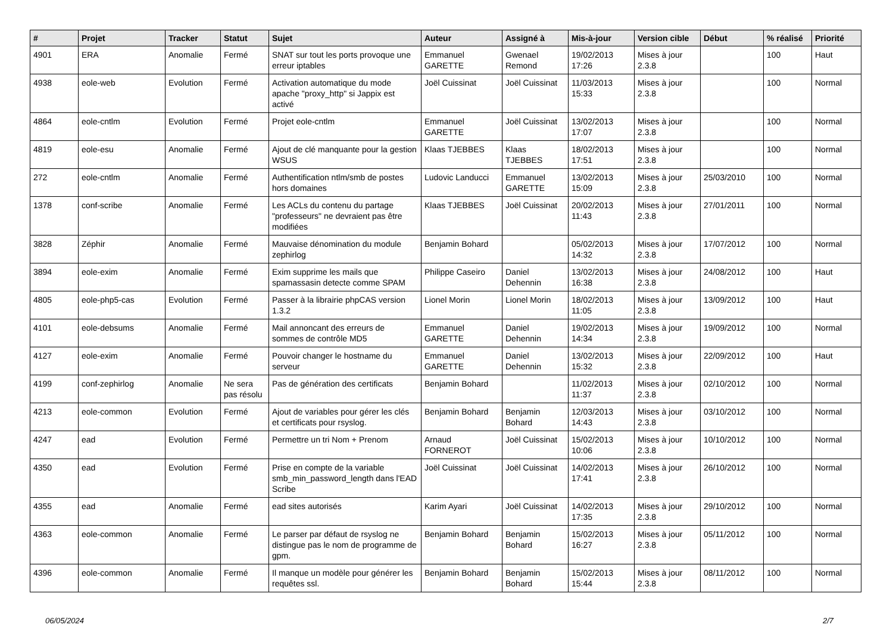| # | Projet | Tracker | Statut | Sujet | Auteur | Assigné à | Mis-à-jour | Version cible | Début | % réalisé | Priorité |
| --- | --- | --- | --- | --- | --- | --- | --- | --- | --- | --- | --- |
| 4901 | ERA | Anomalie | Fermé | SNAT sur tout les ports provoque une erreur iptables | Emmanuel GARETTE | Gwenael Remond | 19/02/2013 17:26 | Mises à jour 2.3.8 | | 100 | Haut |
| 4938 | eole-web | Evolution | Fermé | Activation automatique du mode apache "proxy_http" si Jappix est activé | Joël Cuissinat | Joël Cuissinat | 11/03/2013 15:33 | Mises à jour 2.3.8 | | 100 | Normal |
| 4864 | eole-cntlm | Evolution | Fermé | Projet eole-cntlm | Emmanuel GARETTE | Joël Cuissinat | 13/02/2013 17:07 | Mises à jour 2.3.8 | | 100 | Normal |
| 4819 | eole-esu | Anomalie | Fermé | Ajout de clé manquante pour la gestion WSUS | Klaas TJEBBES | Klaas TJEBBES | 18/02/2013 17:51 | Mises à jour 2.3.8 | | 100 | Normal |
| 272 | eole-cntlm | Anomalie | Fermé | Authentification ntlm/smb de postes hors domaines | Ludovic Landucci | Emmanuel GARETTE | 13/02/2013 15:09 | Mises à jour 2.3.8 | 25/03/2010 | 100 | Normal |
| 1378 | conf-scribe | Anomalie | Fermé | Les ACLs du contenu du partage "professeurs" ne devraient pas être modifiées | Klaas TJEBBES | Joël Cuissinat | 20/02/2013 11:43 | Mises à jour 2.3.8 | 27/01/2011 | 100 | Normal |
| 3828 | Zéphir | Anomalie | Fermé | Mauvaise dénomination du module zephirlog | Benjamin Bohard | | 05/02/2013 14:32 | Mises à jour 2.3.8 | 17/07/2012 | 100 | Normal |
| 3894 | eole-exim | Anomalie | Fermé | Exim supprime les mails que spamassasin detecte comme SPAM | Philippe Caseiro | Daniel Dehennin | 13/02/2013 16:38 | Mises à jour 2.3.8 | 24/08/2012 | 100 | Haut |
| 4805 | eole-php5-cas | Evolution | Fermé | Passer à la librairie phpCAS version 1.3.2 | Lionel Morin | Lionel Morin | 18/02/2013 11:05 | Mises à jour 2.3.8 | 13/09/2012 | 100 | Haut |
| 4101 | eole-debsums | Anomalie | Fermé | Mail annoncant des erreurs de sommes de contrôle MD5 | Emmanuel GARETTE | Daniel Dehennin | 19/02/2013 14:34 | Mises à jour 2.3.8 | 19/09/2012 | 100 | Normal |
| 4127 | eole-exim | Anomalie | Fermé | Pouvoir changer le hostname du serveur | Emmanuel GARETTE | Daniel Dehennin | 13/02/2013 15:32 | Mises à jour 2.3.8 | 22/09/2012 | 100 | Haut |
| 4199 | conf-zephirlog | Anomalie | Ne sera pas résolu | Pas de génération des certificats | Benjamin Bohard | | 11/02/2013 11:37 | Mises à jour 2.3.8 | 02/10/2012 | 100 | Normal |
| 4213 | eole-common | Evolution | Fermé | Ajout de variables pour gérer les clés et certificats pour rsyslog. | Benjamin Bohard | Benjamin Bohard | 12/03/2013 14:43 | Mises à jour 2.3.8 | 03/10/2012 | 100 | Normal |
| 4247 | ead | Evolution | Fermé | Permettre un tri Nom + Prenom | Arnaud FORNEROT | Joël Cuissinat | 15/02/2013 10:06 | Mises à jour 2.3.8 | 10/10/2012 | 100 | Normal |
| 4350 | ead | Evolution | Fermé | Prise en compte de la variable smb_min_password_length dans l'EAD Scribe | Joël Cuissinat | Joël Cuissinat | 14/02/2013 17:41 | Mises à jour 2.3.8 | 26/10/2012 | 100 | Normal |
| 4355 | ead | Anomalie | Fermé | ead sites autorisés | Karim Ayari | Joël Cuissinat | 14/02/2013 17:35 | Mises à jour 2.3.8 | 29/10/2012 | 100 | Normal |
| 4363 | eole-common | Anomalie | Fermé | Le parser par défaut de rsyslog ne distingue pas le nom de programme de gpm. | Benjamin Bohard | Benjamin Bohard | 15/02/2013 16:27 | Mises à jour 2.3.8 | 05/11/2012 | 100 | Normal |
| 4396 | eole-common | Anomalie | Fermé | Il manque un modèle pour générer les requêtes ssl. | Benjamin Bohard | Benjamin Bohard | 15/02/2013 15:44 | Mises à jour 2.3.8 | 08/11/2012 | 100 | Normal |
06/05/2024 2/7